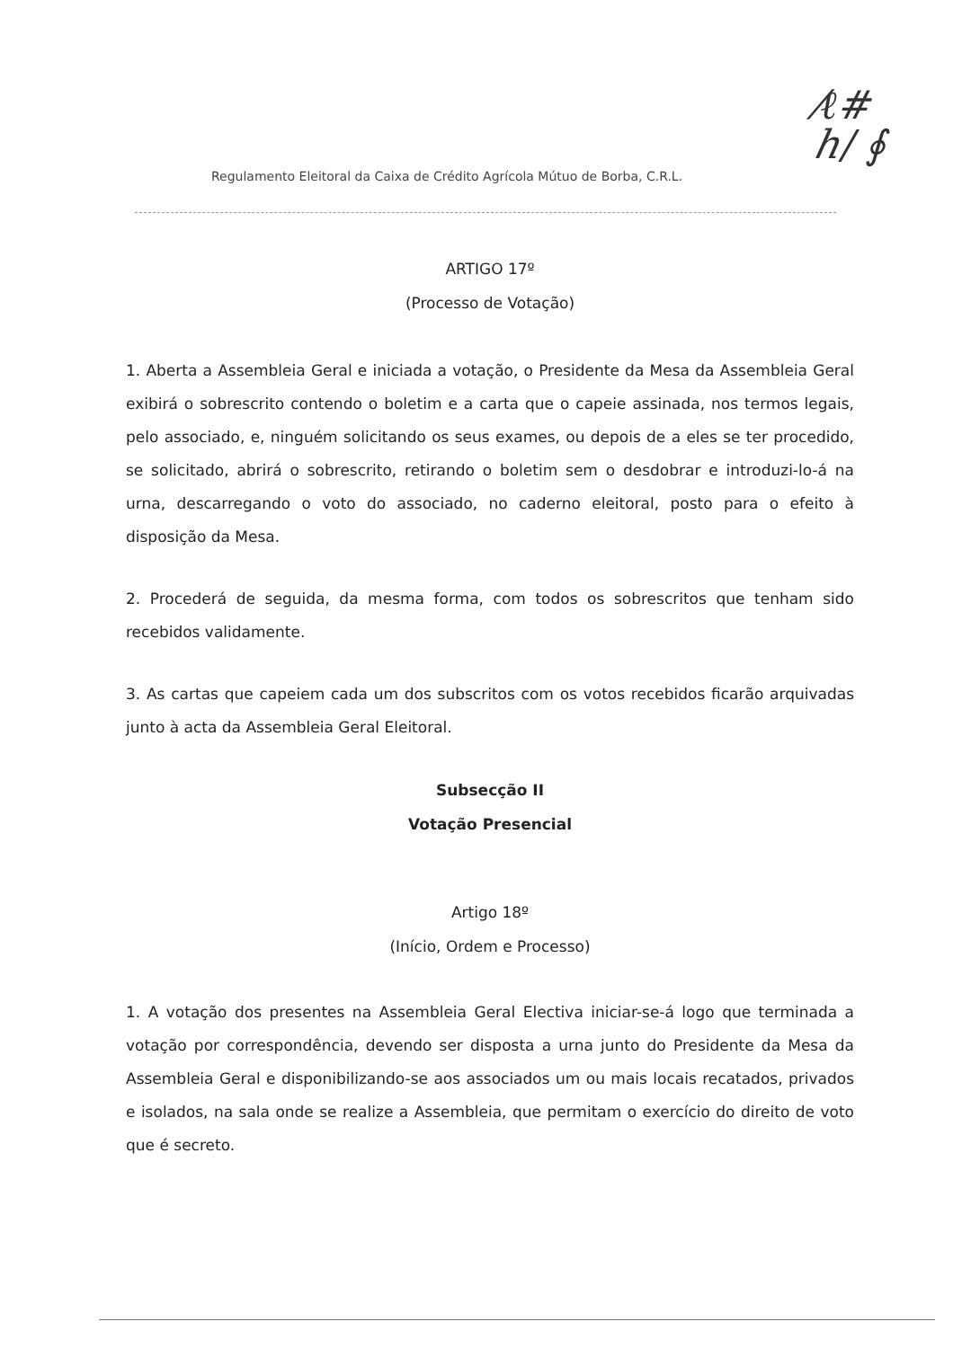Regulamento Eleitoral da Caixa de Crédito Agrícola Mútuo de Borba, C.R.L.
⁄ℓ#
ℎ/ ∮
ARTIGO 17º
(Processo de Votação)
1. Aberta a Assembleia Geral e iniciada a votação, o Presidente da Mesa da Assembleia Geral exibirá o sobrescrito contendo o boletim e a carta que o capeie assinada, nos termos legais, pelo associado, e, ninguém solicitando os seus exames, ou depois de a eles se ter procedido, se solicitado, abrirá o sobrescrito, retirando o boletim sem o desdobrar e introduzi-lo-á na urna, descarregando o voto do associado, no caderno eleitoral, posto para o efeito à disposição da Mesa.
2. Procederá de seguida, da mesma forma, com todos os sobrescritos que tenham sido recebidos validamente.
3. As cartas que capeiem cada um dos subscritos com os votos recebidos ficarão arquivadas junto à acta da Assembleia Geral Eleitoral.
Subsecção II
Votação Presencial
Artigo 18º
(Início, Ordem e Processo)
1. A votação dos presentes na Assembleia Geral Electiva iniciar-se-á logo que terminada a votação por correspondência, devendo ser disposta a urna junto do Presidente da Mesa da Assembleia Geral e disponibilizando-se aos associados um ou mais locais recatados, privados e isolados, na sala onde se realize a Assembleia, que permitam o exercício do direito de voto que é secreto.